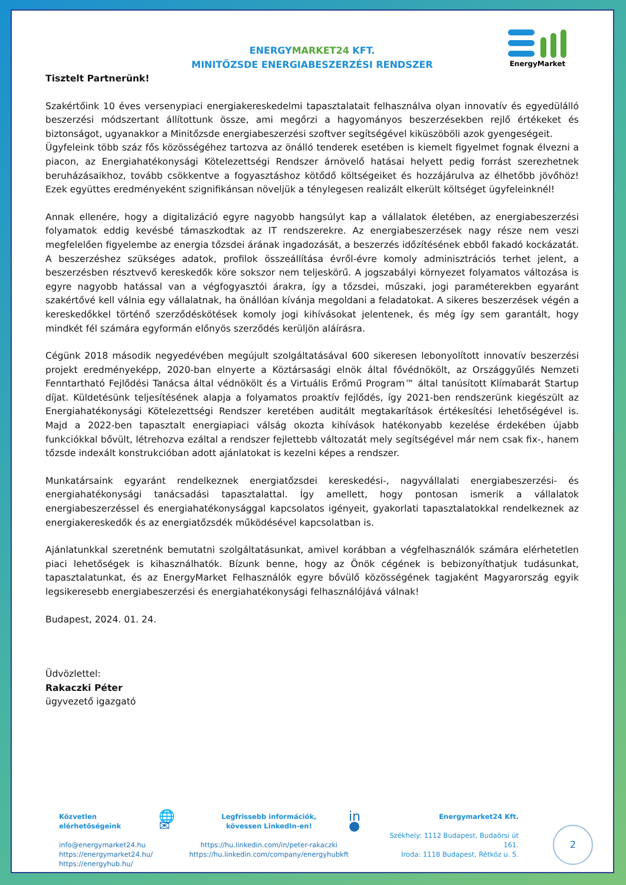EnergyMarket
ENERGYMARKET24 KFT.
MINITŐZSDE ENERGIABESZERZÉSI RENDSZER
Tisztelt Partnerünk!
Szakértőink 10 éves versenypiaci energiakereskedelmi tapasztalatait felhasználva olyan innovatív és egyedülálló beszerzési módszertant állítottunk össze, ami megőrzi a hagyományos beszerzésekben rejlő értékeket és biztonságot, ugyanakkor a Minitőzsde energiabeszerzési szoftver segítségével kiküszöböli azok gyengeségeit.
Ügyfeleink több száz fős közösségéhez tartozva az önálló tenderek esetében is kiemelt figyelmet fognak élvezni a piacon, az Energiahatékonysági Kötelezettségi Rendszer árnövelő hatásai helyett pedig forrást szerezhetnek beruházásaikhoz, tovább csökkentve a fogyasztáshoz kötődő költségeiket és hozzájárulva az élhetőbb jövőhöz! Ezek együttes eredményeként szignifikánsan növeljük a ténylegesen realizált elkerült költséget ügyfeleinknél!
Annak ellenére, hogy a digitalizáció egyre nagyobb hangsúlyt kap a vállalatok életében, az energiabeszerzési folyamatok eddig kevésbé támaszkodtak az IT rendszerekre. Az energiabeszerzések nagy része nem veszi megfelelően figyelembe az energia tőzsdei árának ingadozását, a beszerzés időzítésének ebből fakadó kockázatát. A beszerzéshez szükséges adatok, profilok összeállítása évről-évre komoly adminisztrációs terhet jelent, a beszerzésben résztvevő kereskedők köre sokszor nem teljeskörű. A jogszabályi környezet folyamatos változása is egyre nagyobb hatással van a végfogyasztói árakra, így a tőzsdei, műszaki, jogi paraméterekben egyaránt szakértővé kell válnia egy vállalatnak, ha önállóan kívánja megoldani a feladatokat. A sikeres beszerzések végén a kereskedőkkel történő szerződéskötések komoly jogi kihívásokat jelentenek, és még így sem garantált, hogy mindkét fél számára egyformán előnyös szerződés kerüljön aláírásra.
Cégünk 2018 második negyedévében megújult szolgáltatásával 600 sikeresen lebonyolított innovatív beszerzési projekt eredményeképp, 2020-ban elnyerte a Köztársasági elnök által fővédnökölt, az Országgyűlés Nemzeti Fenntartható Fejlődési Tanácsa által védnökölt és a Virtuális Erőmű Program™ által tanúsított Klímabarát Startup díjat. Küldetésünk teljesítésének alapja a folyamatos proaktív fejlődés, így 2021-ben rendszerünk kiegészült az Energiahatékonysági Kötelezettségi Rendszer keretében auditált megtakarítások értékesítési lehetőségével is. Majd a 2022-ben tapasztalt energiapiaci válság okozta kihívások hatékonyabb kezelése érdekében újabb funkciókkal bővült, létrehozva ezáltal a rendszer fejlettebb változatát mely segítségével már nem csak fix-, hanem tőzsde indexált konstrukcióban adott ajánlatokat is kezelni képes a rendszer.
Munkatársaink egyaránt rendelkeznek energiatőzsdei kereskedési-, nagyvállalati energiabeszerzési- és energiahatékonysági tanácsadási tapasztalattal. Így amellett, hogy pontosan ismerik a vállalatok energiabeszerzéssel és energiahatékonysággal kapcsolatos igényeit, gyakorlati tapasztalatokkal rendelkeznek az energiakereskedők és az energiatőzsdék működésével kapcsolatban is.
Ajánlatunkkal szeretnénk bemutatni szolgáltatásunkat, amivel korábban a végfelhasználók számára elérhetetlen piaci lehetőségek is kihasználhatók. Bízunk benne, hogy az Önök cégének is bebizonyíthatjuk tudásunkat, tapasztalatunkat, és az EnergyMarket Felhasználók egyre bővülő közösségének tagjaként Magyarország egyik legsikeresebb energiabeszerzési és energiahatékonysági felhasználójává válnak!
Budapest, 2024. 01. 24.
Üdvözlettel:
Rakaczki Péter
ügyvezető igazgató
Közvetlen elérhetőségeink
info@energymarket24.hu
https://energymarket24.hu/
https://energyhub.hu/
🌐 ✉
Legfrissebb információk,
kövessen LinkedIn-en!
https://hu.linkedin.com/in/peter-rakaczki
https://hu.linkedin.com/company/energyhubkft
in ●
Energymarket24 Kft.
Székhely: 1112 Budapest, Budaörsi út 161.
Iroda: 1118 Budapest, Rétköz u. 5.
2